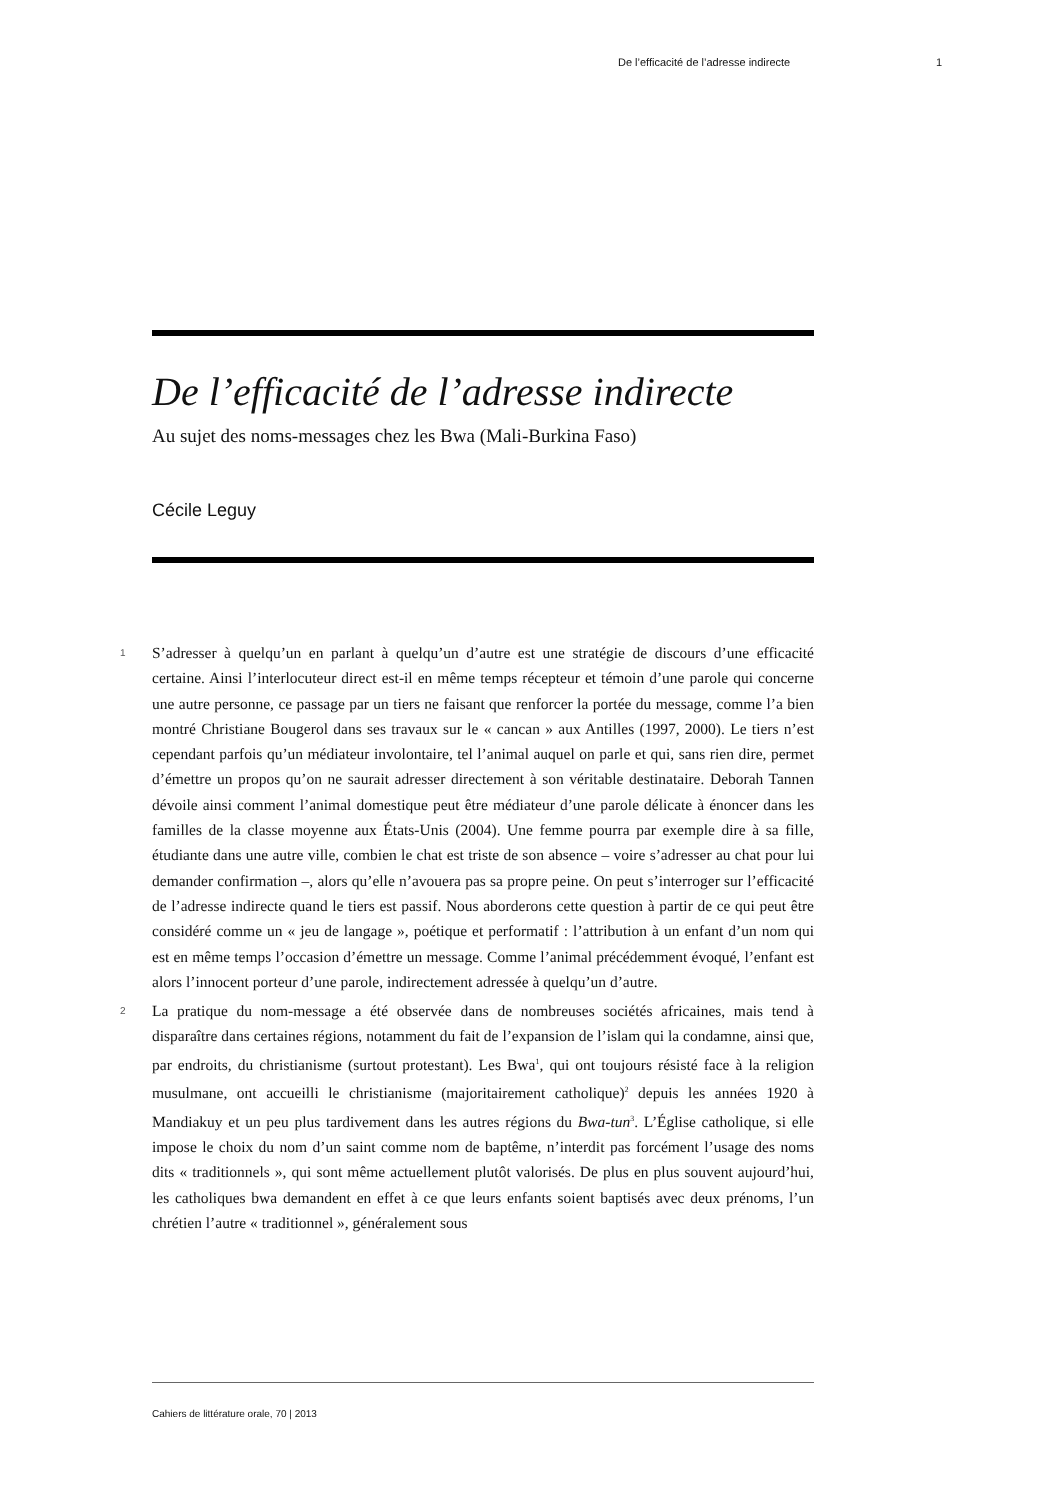De l’efficacité de l’adresse indirecte 1
De l’efficacité de l’adresse indirecte
Au sujet des noms-messages chez les Bwa (Mali-Burkina Faso)
Cécile Leguy
1
S’adresser à quelqu’un en parlant à quelqu’un d’autre est une stratégie de discours d’une efficacité certaine. Ainsi l’interlocuteur direct est-il en même temps récepteur et témoin d’une parole qui concerne une autre personne, ce passage par un tiers ne faisant que renforcer la portée du message, comme l’a bien montré Christiane Bougerol dans ses travaux sur le « cancan » aux Antilles (1997, 2000). Le tiers n’est cependant parfois qu’un médiateur involontaire, tel l’animal auquel on parle et qui, sans rien dire, permet d’émettre un propos qu’on ne saurait adresser directement à son véritable destinataire. Deborah Tannen dévoile ainsi comment l’animal domestique peut être médiateur d’une parole délicate à énoncer dans les familles de la classe moyenne aux États-Unis (2004). Une femme pourra par exemple dire à sa fille, étudiante dans une autre ville, combien le chat est triste de son absence – voire s’adresser au chat pour lui demander confirmation –, alors qu’elle n’avouera pas sa propre peine. On peut s’interroger sur l’efficacité de l’adresse indirecte quand le tiers est passif. Nous aborderons cette question à partir de ce qui peut être considéré comme un « jeu de langage », poétique et performatif : l’attribution à un enfant d’un nom qui est en même temps l’occasion d’émettre un message. Comme l’animal précédemment évoqué, l’enfant est alors l’innocent porteur d’une parole, indirectement adressée à quelqu’un d’autre.
2
La pratique du nom-message a été observée dans de nombreuses sociétés africaines, mais tend à disparaître dans certaines régions, notamment du fait de l’expansion de l’islam qui la condamne, ainsi que, par endroits, du christianisme (surtout protestant). Les Bwa<sup>1</sup>, qui ont toujours résisté face à la religion musulmane, ont accueilli le christianisme (majoritairement catholique)<sup>2</sup> depuis les années 1920 à Mandiakuy et un peu plus tardivement dans les autres régions du Bwa-tun<sup>3</sup>. L’Église catholique, si elle impose le choix du nom d’un saint comme nom de baptême, n’interdit pas forcément l’usage des noms dits « traditionnels », qui sont même actuellement plutôt valorisés. De plus en plus souvent aujourd’hui, les catholiques bwa demandent en effet à ce que leurs enfants soient baptisés avec deux prénoms, l’un chrétien l’autre « traditionnel », généralement sous
Cahiers de littérature orale, 70 | 2013